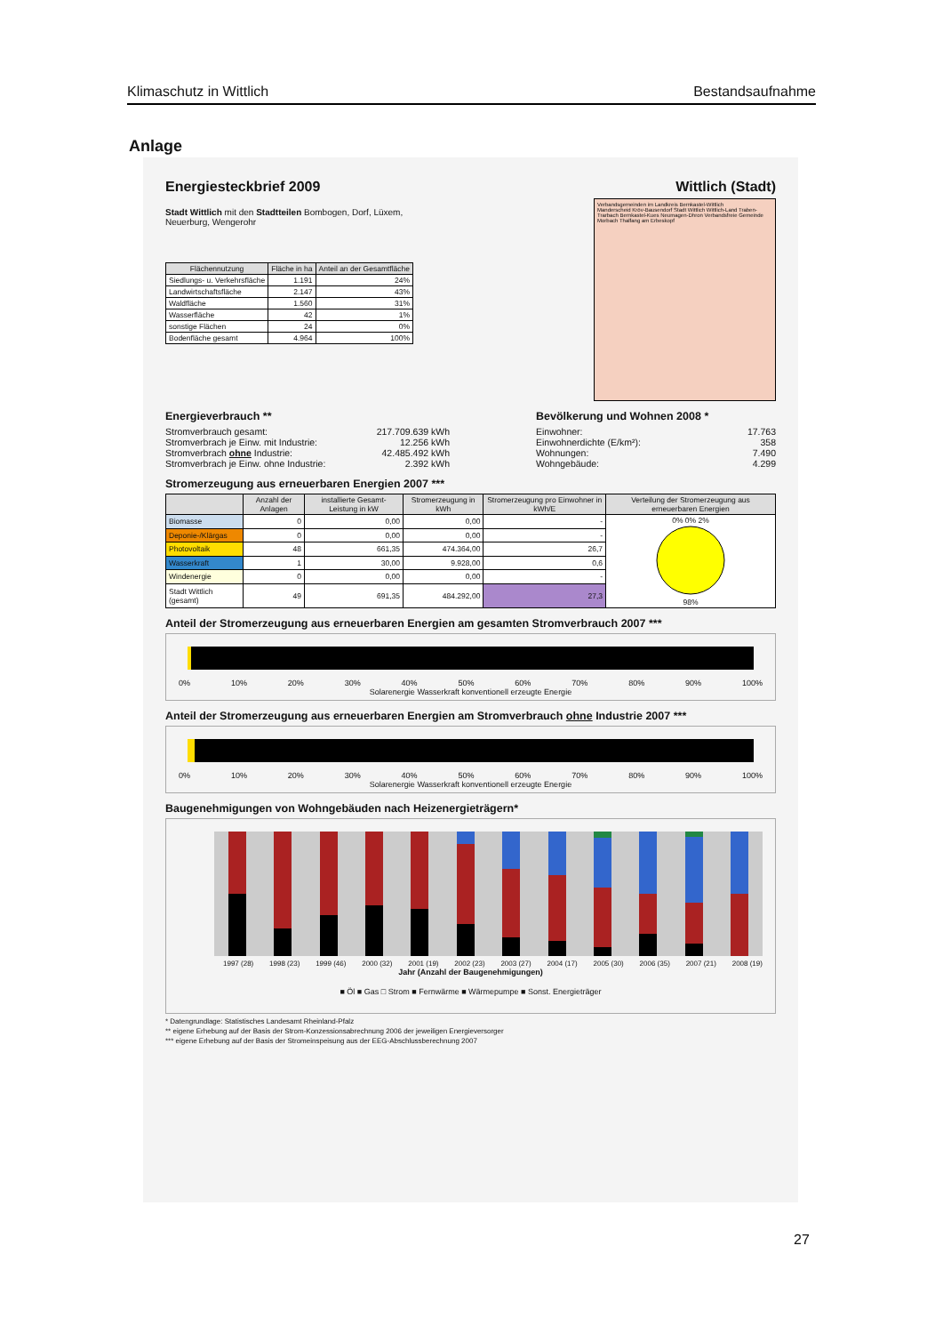Klimaschutz in Wittlich Bestandsaufnahme
Anlage
Energiesteckbrief 2009 Wittlich (Stadt)
Stadt Wittlich mit den Stadtteilen Bombogen, Dorf, Lüxem, Neuerburg, Wengerohr
| Flächennutzung | Fläche in ha | Anteil an der Gesamtfläche |
| --- | --- | --- |
| Siedlungs- u. Verkehrsfläche | 1.191 | 24% |
| Landwirtschaftsfläche | 2.147 | 43% |
| Waldfläche | 1.560 | 31% |
| Wasserfläche | 42 | 1% |
| sonstige Flächen | 24 | 0% |
| Bodenfläche gesamt | 4.964 | 100% |
Verbandsgemeinden im Landkreis Bernkastel-Wittlich
Manderscheid Kröv-Bausendorf Stadt Wittlich Wittlich-Land Traben-Trarbach Bernkastel-Kues Neumagen-Dhron Verbandsfreie Gemeinde Morbach Thalfang am Erbeskopf
Energieverbrauch **
Stromverbrauch gesamt: 217.709.639 kWh
Stromverbrach je Einw. mit Industrie: 12.256 kWh
Stromverbrach ohne Industrie: 42.485.492 kWh
Stromverbrach je Einw. ohne Industrie: 2.392 kWh
Bevölkerung und Wohnen 2008 *
Einwohner: 17.763
Einwohnerdichte (E/km²): 358
Wohnungen: 7.490
Wohngebäude: 4.299
Stromerzeugung aus erneuerbaren Energien 2007 ***
| | Anzahl der Anlagen | installierte Gesamt-Leistung in kW | Stromerzeugung in kWh | Stromerzeugung pro Einwohner in kWh/E | Verteilung der Stromerzeugung aus erneuerbaren Energien |
| --- | --- | --- | --- | --- | --- |
| Biomasse | 0 | 0,00 | 0,00 | - | 0% 0% 2% 98% |
| Deponie-/Klärgas | 0 | 0,00 | 0,00 | - | |
| Photovoltaik | 48 | 661,35 | 474.364,00 | 26,7 | |
| Wasserkraft | 1 | 30,00 | 9.928,00 | 0,6 | |
| Windenergie | 0 | 0,00 | 0,00 | - | |
| Stadt Wittlich (gesamt) | 49 | 691,35 | 484.292,00 | 27,3 | |
Anteil der Stromerzeugung aus erneuerbaren Energien am gesamten Stromverbrauch 2007 ***
0% 10% 20% 30% 40% 50% 60% 70% 80% 90% 100%
Solarenergie Wasserkraft konventionell erzeugte Energie
Anteil der Stromerzeugung aus erneuerbaren Energien am Stromverbrauch ohne Industrie 2007 ***
0% 10% 20% 30% 40% 50% 60% 70% 80% 90% 100%
Solarenergie Wasserkraft konventionell erzeugte Energie
Baugenehmigungen von Wohngebäuden nach Heizenergieträgern*
1997 (28) 1998 (23) 1999 (46) 2000 (32) 2001 (19) 2002 (23) 2003 (27) 2004 (17) 2005 (30) 2006 (35) 2007 (21) 2008 (19)
Jahr (Anzahl der Baugenehmigungen)
■ Öl ■ Gas □ Strom ■ Fernwärme ■ Wärmepumpe ■ Sonst. Energieträger
* Datengrundlage: Statistisches Landesamt Rheinland-Pfalz
** eigene Erhebung auf der Basis der Strom-Konzessionsabrechnung 2006 der jeweiligen Energieversorger
*** eigene Erhebung auf der Basis der Stromeinspeisung aus der EEG-Abschlussberechnung 2007
27